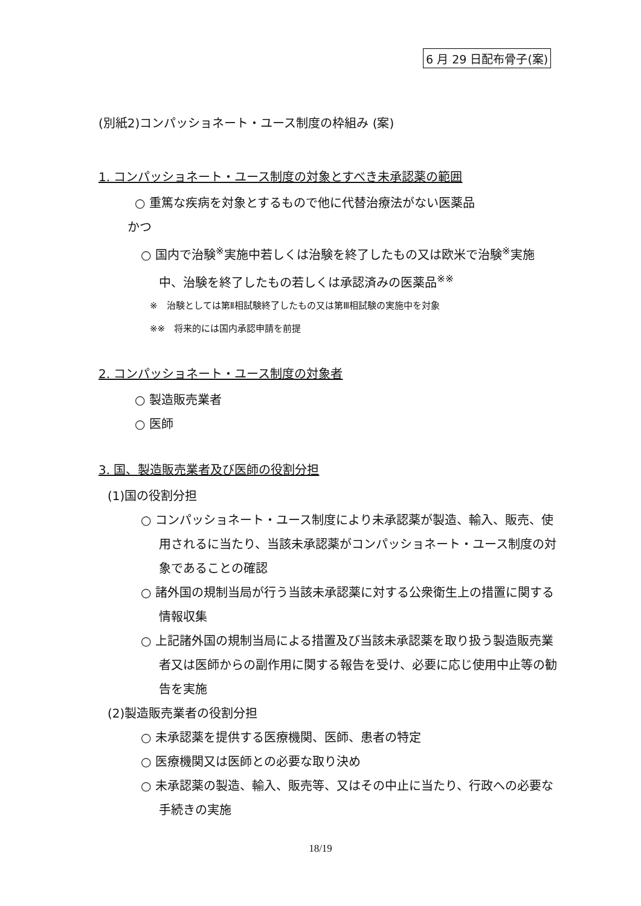6 月 29 日配布骨子(案)
(別紙2)コンパッショネート・ユース制度の枠組み (案)
1. コンパッショネート・ユース制度の対象とすべき未承認薬の範囲
○ 重篤な疾病を対象とするもので他に代替治療法がない医薬品
かつ
○ 国内で治験<sup>※</sup>実施中若しくは治験を終了したもの又は欧米で治験<sup>※</sup>実施中、治験を終了したもの若しくは承認済みの医薬品<sup>※※</sup>
※　治験としては第Ⅱ相試験終了したもの又は第Ⅲ相試験の実施中を対象
※※　将来的には国内承認申請を前提
2. コンパッショネート・ユース制度の対象者
○ 製造販売業者
○ 医師
3. 国、製造販売業者及び医師の役割分担
(1)国の役割分担
○ コンパッショネート・ユース制度により未承認薬が製造、輸入、販売、使用されるに当たり、当該未承認薬がコンパッショネート・ユース制度の対象であることの確認
○ 諸外国の規制当局が行う当該未承認薬に対する公衆衛生上の措置に関する情報収集
○ 上記諸外国の規制当局による措置及び当該未承認薬を取り扱う製造販売業者又は医師からの副作用に関する報告を受け、必要に応じ使用中止等の勧告を実施
(2)製造販売業者の役割分担
○ 未承認薬を提供する医療機関、医師、患者の特定
○ 医療機関又は医師との必要な取り決め
○ 未承認薬の製造、輸入、販売等、又はその中止に当たり、行政への必要な手続きの実施
18/19